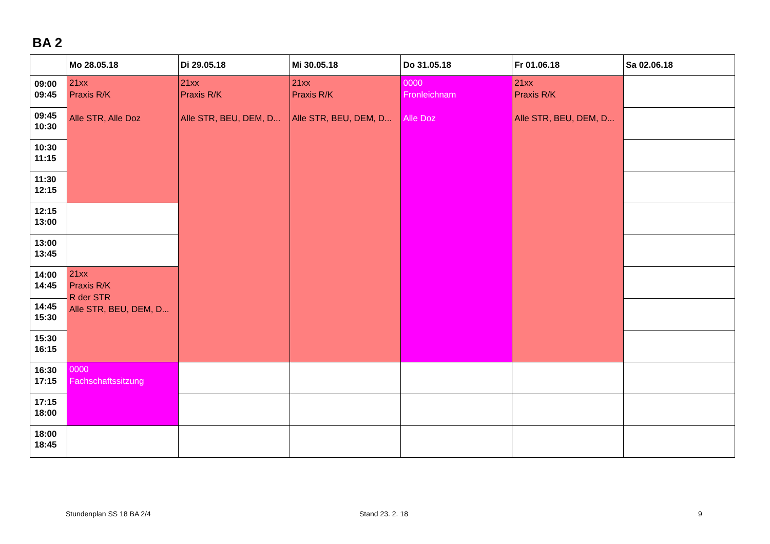BA 2
| | Mo 28.05.18 | Di 29.05.18 | Mi 30.05.18 | Do 31.05.18 | Fr 01.06.18 | Sa 02.06.18 |
| --- | --- | --- | --- | --- | --- | --- |
| 09:00 09:45 | 21xx Praxis R/K Alle STR, Alle Doz | 21xx Praxis R/K Alle STR, BEU, DEM, D... | 21xx Praxis R/K Alle STR, BEU, DEM, D... | 0000 Fronleichnam Alle Doz | 21xx Praxis R/K Alle STR, BEU, DEM, D... | |
| 09:45 10:30 | | | | | | |
| 10:30 11:15 | | | | | | |
| 11:30 12:15 | | | | | | |
| 12:15 13:00 | | | | | | |
| 13:00 13:45 | | | | | | |
| 14:00 14:45 | 21xx Praxis R/K R der STR Alle STR, BEU, DEM, D... | | | | | |
| 14:45 15:30 | | | | | | |
| 15:30 16:15 | | | | | | |
| 16:30 17:15 | 0000 Fachschaftssitzung | | | | | |
| 17:15 18:00 | | | | | | |
| 18:00 18:45 | | | | | | |
Stundenplan SS 18 BA 2/4 Stand 23. 2. 18 9